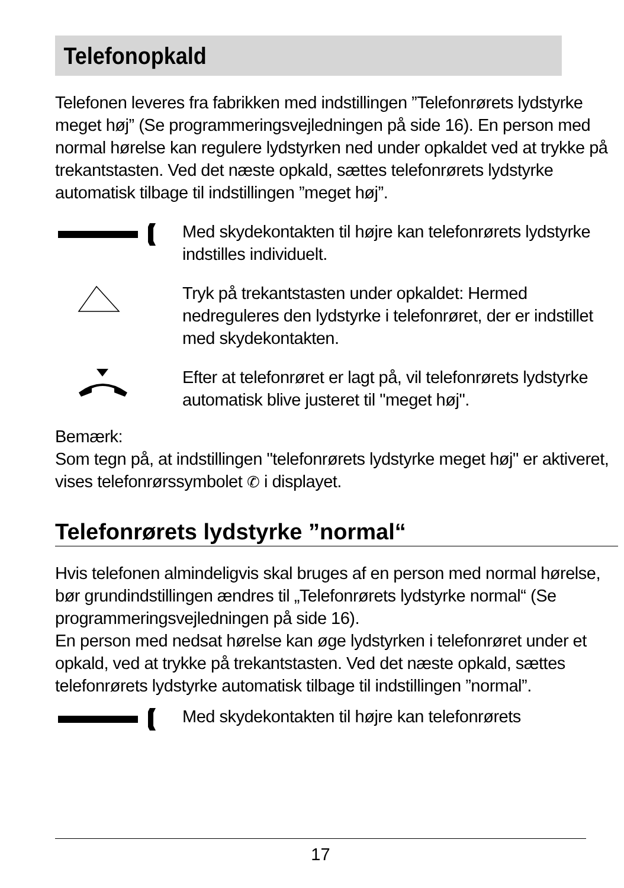Telefonopkald
Telefonen leveres fra fabrikken med indstillingen ”Telefonrørets lydstyrke meget høj” (Se programmeringsvejledningen på side 16). En person med normal hørelse kan regulere lydstyrken ned under opkaldet ved at trykke på trekantstasten. Ved det næste opkald, sættes telefonrørets lydstyrke automatisk tilbage til indstillingen ”meget høj”.
Med skydekontakten til højre kan telefonrørets lydstyrke indstilles individuelt.
Tryk på trekantstasten under opkaldet: Hermed nedreguleres den lydstyrke i telefonrøret, der er indstillet med skydekontakten.
Efter at telefonrøret er lagt på, vil telefonrørets lydstyrke automatisk blive justeret til "meget høj".
Bemærk:
Som tegn på, at indstillingen "telefonrørets lydstyrke meget høj" er aktiveret, vises telefonrørssymbolet ✆ i displayet.
Telefonrørets lydstyrke ”normal“
Hvis telefonen almindeligvis skal bruges af en person med normal hørelse, bør grundindstillingen ændres til „Telefonrørets lydstyrke normal“ (Se programmeringsvejledningen på side 16).
En person med nedsat hørelse kan øge lydstyrken i telefonrøret under et opkald, ved at trykke på trekantstasten. Ved det næste opkald, sættes telefonrørets lydstyrke automatisk tilbage til indstillingen ”normal”.
Med skydekontakten til højre kan telefonrørets
17